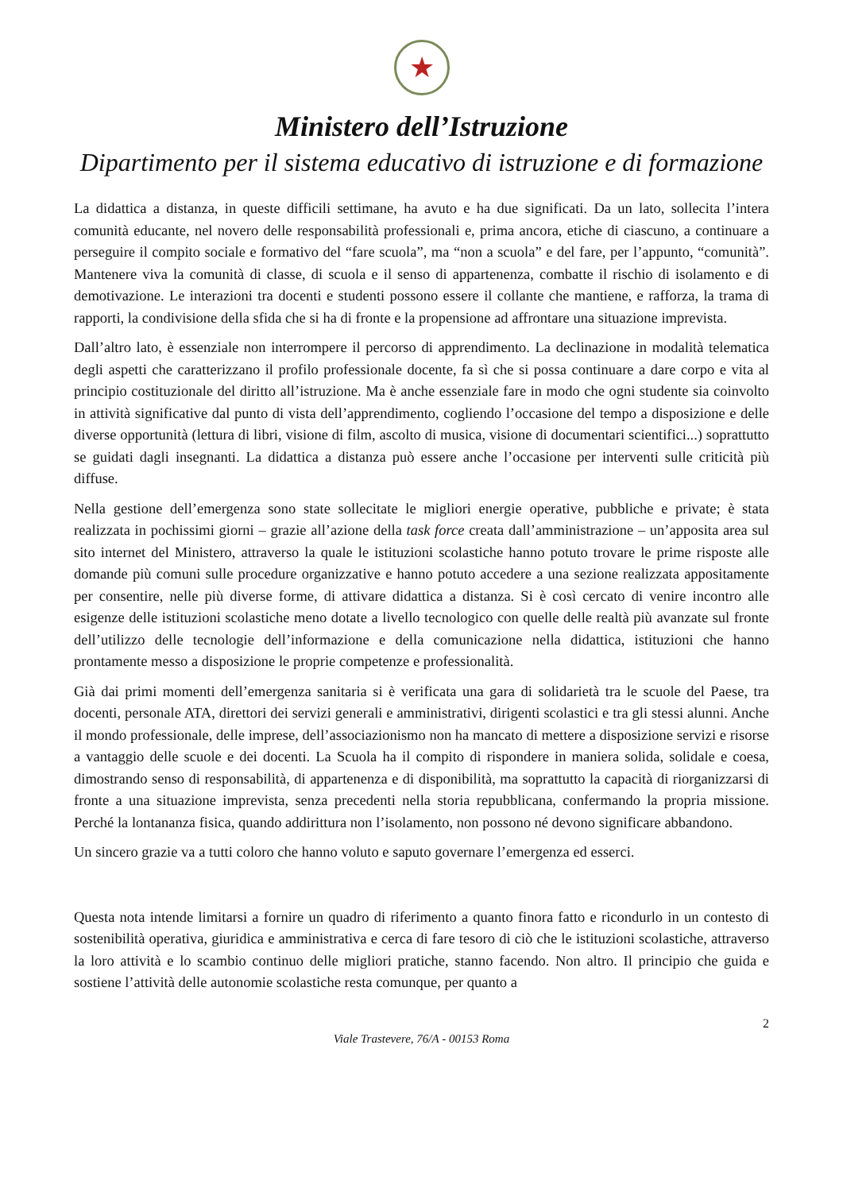★
Ministero dell’Istruzione
Dipartimento per il sistema educativo di istruzione e di formazione
La didattica a distanza, in queste difficili settimane, ha avuto e ha due significati. Da un lato, sollecita l’intera comunità educante, nel novero delle responsabilità professionali e, prima ancora, etiche di ciascuno, a continuare a perseguire il compito sociale e formativo del “fare scuola”, ma “non a scuola” e del fare, per l’appunto, “comunità”. Mantenere viva la comunità di classe, di scuola e il senso di appartenenza, combatte il rischio di isolamento e di demotivazione. Le interazioni tra docenti e studenti possono essere il collante che mantiene, e rafforza, la trama di rapporti, la condivisione della sfida che si ha di fronte e la propensione ad affrontare una situazione imprevista.
Dall’altro lato, è essenziale non interrompere il percorso di apprendimento. La declinazione in modalità telematica degli aspetti che caratterizzano il profilo professionale docente, fa sì che si possa continuare a dare corpo e vita al principio costituzionale del diritto all’istruzione. Ma è anche essenziale fare in modo che ogni studente sia coinvolto in attività significative dal punto di vista dell’apprendimento, cogliendo l’occasione del tempo a disposizione e delle diverse opportunità (lettura di libri, visione di film, ascolto di musica, visione di documentari scientifici...) soprattutto se guidati dagli insegnanti. La didattica a distanza può essere anche l’occasione per interventi sulle criticità più diffuse.
Nella gestione dell’emergenza sono state sollecitate le migliori energie operative, pubbliche e private; è stata realizzata in pochissimi giorni – grazie all’azione della task force creata dall’amministrazione – un’apposita area sul sito internet del Ministero, attraverso la quale le istituzioni scolastiche hanno potuto trovare le prime risposte alle domande più comuni sulle procedure organizzative e hanno potuto accedere a una sezione realizzata appositamente per consentire, nelle più diverse forme, di attivare didattica a distanza. Si è così cercato di venire incontro alle esigenze delle istituzioni scolastiche meno dotate a livello tecnologico con quelle delle realtà più avanzate sul fronte dell’utilizzo delle tecnologie dell’informazione e della comunicazione nella didattica, istituzioni che hanno prontamente messo a disposizione le proprie competenze e professionalità.
Già dai primi momenti dell’emergenza sanitaria si è verificata una gara di solidarietà tra le scuole del Paese, tra docenti, personale ATA, direttori dei servizi generali e amministrativi, dirigenti scolastici e tra gli stessi alunni. Anche il mondo professionale, delle imprese, dell’associazionismo non ha mancato di mettere a disposizione servizi e risorse a vantaggio delle scuole e dei docenti. La Scuola ha il compito di rispondere in maniera solida, solidale e coesa, dimostrando senso di responsabilità, di appartenenza e di disponibilità, ma soprattutto la capacità di riorganizzarsi di fronte a una situazione imprevista, senza precedenti nella storia repubblicana, confermando la propria missione. Perché la lontananza fisica, quando addirittura non l’isolamento, non possono né devono significare abbandono.
Un sincero grazie va a tutti coloro che hanno voluto e saputo governare l’emergenza ed esserci.
Questa nota intende limitarsi a fornire un quadro di riferimento a quanto finora fatto e ricondurlo in un contesto di sostenibilità operativa, giuridica e amministrativa e cerca di fare tesoro di ciò che le istituzioni scolastiche, attraverso la loro attività e lo scambio continuo delle migliori pratiche, stanno facendo. Non altro. Il principio che guida e sostiene l’attività delle autonomie scolastiche resta comunque, per quanto a
2
Viale Trastevere, 76/A - 00153 Roma